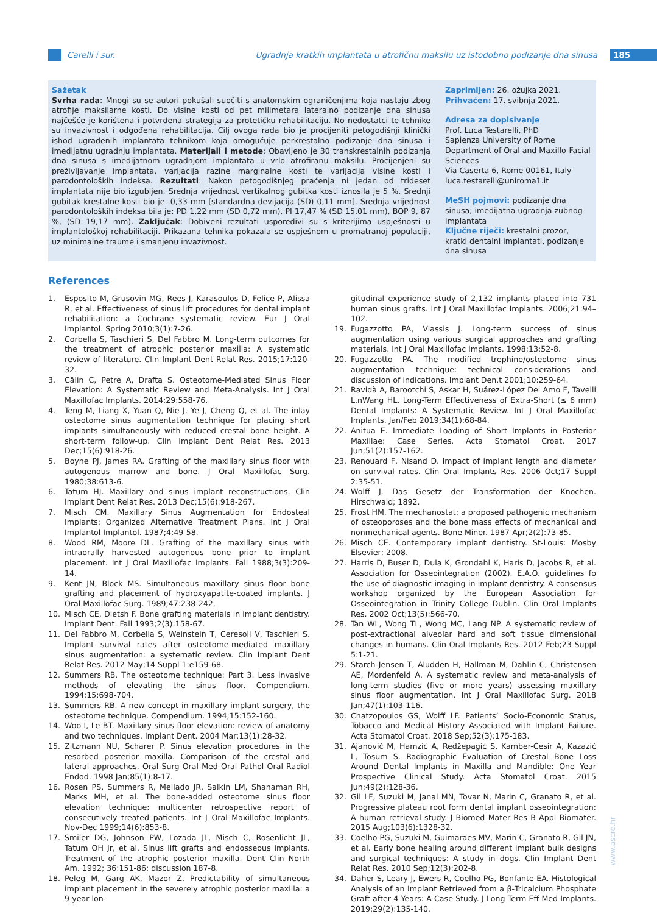Carelli i sur.
Ugradnja kratkih implantata u atrofičnu maksilu uz istodobno podizanje dna sinusa
185
Sažetak
Svrha rada: Mnogi su se autori pokušali suočiti s anatomskim ograničenjima koja nastaju zbog atrofije maksilarne kosti. Do visine kosti od pet milimetara lateralno podizanje dna sinusa najčešće je korištena i potvrđena strategija za protetičku rehabilitaciju. No nedostatci te tehnike su invazivnost i odgođena rehabilitacija. Cilj ovoga rada bio je procijeniti petogodišnji klinički ishod ugrađenih implantata tehnikom koja omogućuje perkrestalno podizanje dna sinusa i imedijatnu ugradnju implantata. Materijali i metode: Obavljeno je 30 transkrestalnih podizanja dna sinusa s imedijatnom ugradnjom implantata u vrlo atrofiranu maksilu. Procijenjeni su preživljavanje implantata, varijacija razine marginalne kosti te varijacija visine kosti i parodontoloških indeksa. Rezultati: Nakon petogodišnjeg praćenja ni jedan od trideset implantata nije bio izgubljen. Srednja vrijednost vertikalnog gubitka kosti iznosila je 5 %. Srednji gubitak krestalne kosti bio je -0,33 mm [standardna devijacija (SD) 0,11 mm]. Srednja vrijednost parodontoloških indeksa bila je: PD 1,22 mm (SD 0,72 mm), PI 17,47 % (SD 15,01 mm), BOP 9, 87 %, (SD 19,17 mm). Zaključak: Dobiveni rezultati usporedivi su s kriterijima uspješnosti u implantološkoj rehabilitaciji. Prikazana tehnika pokazala se uspješnom u promatranoj populaciji, uz minimalne traume i smanjenu invazivnost.
Zaprimljen: 26. ožujka 2021.
Prihvaćen: 17. svibnja 2021.
Adresa za dopisivanje
Prof. Luca Testarelli, PhD
Sapienza University of Rome
Department of Oral and Maxillo-Facial Sciences
Via Caserta 6, Rome 00161, Italy
luca.testarelli@uniroma1.it
MeSH pojmovi: podizanje dna sinusa; imedijatna ugradnja zubnog implantata
Ključne riječi: krestalni prozor, kratki dentalni implantati, podizanje dna sinusa
References
1. Esposito M, Grusovin MG, Rees J, Karasoulos D, Felice P, Alissa R, et al. Effectiveness of sinus lift procedures for dental implant rehabilitation: a Cochrane systematic review. Eur J Oral Implantol. Spring 2010;3(1):7-26.
2. Corbella S, Taschieri S, Del Fabbro M. Long-term outcomes for the treatment of atrophic posterior maxilla: A systematic review of literature. Clin Implant Dent Relat Res. 2015;17:120-32.
3. Călin C, Petre A, Drafta S. Osteotome-Mediated Sinus Floor Elevation: A Systematic Review and Meta-Analysis. Int J Oral Maxillofac Implants. 2014;29:558-76.
4. Teng M, Liang X, Yuan Q, Nie J, Ye J, Cheng Q, et al. The inlay osteotome sinus augmentation technique for placing short implants simultaneously with reduced crestal bone height. A short-term follow-up. Clin Implant Dent Relat Res. 2013 Dec;15(6):918-26.
5. Boyne PJ, James RA. Grafting of the maxillary sinus floor with autogenous marrow and bone. J Oral Maxillofac Surg. 1980;38:613-6.
6. Tatum HJ. Maxillary and sinus implant reconstructions. Clin Implant Dent Relat Res. 2013 Dec;15(6):918-267.
7. Misch CM. Maxillary Sinus Augmentation for Endosteal Implants: Organized Alternative Treatment Plans. Int J Oral Implantol Implantol. 1987;4:49-58.
8. Wood RM, Moore DL. Grafting of the maxillary sinus with intraorally harvested autogenous bone prior to implant placement. Int J Oral Maxillofac Implants. Fall 1988;3(3):209-14.
9. Kent JN, Block MS. Simultaneous maxillary sinus floor bone grafting and placement of hydroxyapatite-coated implants. J Oral Maxillofac Surg. 1989;47:238-242.
10. Misch CE, Dietsh F. Bone grafting materials in implant dentistry. Implant Dent. Fall 1993;2(3):158-67.
11. Del Fabbro M, Corbella S, Weinstein T, Ceresoli V, Taschieri S. Implant survival rates after osteotome-mediated maxillary sinus augmentation: a systematic review. Clin Implant Dent Relat Res. 2012 May;14 Suppl 1:e159-68.
12. Summers RB. The osteotome technique: Part 3. Less invasive methods of elevating the sinus floor. Compendium. 1994;15:698-704.
13. Summers RB. A new concept in maxillary implant surgery, the osteotome technique. Compendium. 1994;15:152-160.
14. Woo I, Le BT. Maxillary sinus floor elevation: review of anatomy and two techniques. Implant Dent. 2004 Mar;13(1):28-32.
15. Zitzmann NU, Scharer P. Sinus elevation procedures in the resorbed posterior maxilla. Comparison of the crestal and lateral approaches. Oral Surg Oral Med Oral Pathol Oral Radiol Endod. 1998 Jan;85(1):8-17.
16. Rosen PS, Summers R, Mellado JR, Salkin LM, Shanaman RH, Marks MH, et al. The bone-added osteotome sinus floor elevation technique: multicenter retrospective report of consecutively treated patients. Int J Oral Maxillofac Implants. Nov-Dec 1999;14(6):853-8.
17. Smiler DG, Johnson PW, Lozada JL, Misch C, Rosenlicht JL, Tatum OH Jr, et al. Sinus lift grafts and endosseous implants. Treatment of the atrophic posterior maxilla. Dent Clin North Am. 1992; 36:151-86; discussion 187-8.
18. Peleg M, Garg AK, Mazor Z. Predictability of simultaneous implant placement in the severely atrophic posterior maxilla: a 9-year lon-
gitudinal experience study of 2,132 implants placed into 731 human sinus grafts. Int J Oral Maxillofac Implants. 2006;21:94–102.
19. Fugazzotto PA, Vlassis J. Long-term success of sinus augmentation using various surgical approaches and grafting materials. Int J Oral Maxillofac Implants. 1998;13:52-8.
20. Fugazzotto PA. The modified trephine/osteotome sinus augmentation technique: technical considerations and discussion of indications. Implant Den.t 2001;10:259-64.
21. Ravidà A, Barootchi S, Askar H, Suárez-López Del Amo F, Tavelli L,nWang HL. Long-Term Effectiveness of Extra-Short (≤ 6 mm) Dental Implants: A Systematic Review. Int J Oral Maxillofac Implants. Jan/Feb 2019;34(1):68-84.
22. Anitua E. Immediate Loading of Short Implants in Posterior Maxillae: Case Series. Acta Stomatol Croat. 2017 Jun;51(2):157-162.
23. Renouard F, Nisand D. Impact of implant length and diameter on survival rates. Clin Oral Implants Res. 2006 Oct;17 Suppl 2:35-51.
24. Wolff J. Das Gesetz der Transformation der Knochen. Hirschwald; 1892.
25. Frost HM. The mechanostat: a proposed pathogenic mechanism of osteoporoses and the bone mass effects of mechanical and nonmechanical agents. Bone Miner. 1987 Apr;2(2):73-85.
26. Misch CE. Contemporary implant dentistry. St-Louis: Mosby Elsevier; 2008.
27. Harris D, Buser D, Dula K, Grondahl K, Haris D, Jacobs R, et al. Association for Osseointegration (2002). E.A.O. guidelines fo the use of diagnostic imaging in implant dentistry. A consensus workshop organized by the European Association for Osseointegration in Trinity College Dublin. Clin Oral Implants Res. 2002 Oct;13(5):566-70.
28. Tan WL, Wong TL, Wong MC, Lang NP. A systematic review of post-extractional alveolar hard and soft tissue dimensional changes in humans. Clin Oral Implants Res. 2012 Feb;23 Suppl 5:1-21.
29. Starch-Jensen T, Aludden H, Hallman M, Dahlin C, Christensen AE, Mordenfeld A. A systematic review and meta-analysis of long-term studies (five or more years) assessing maxillary sinus floor augmentation. Int J Oral Maxillofac Surg. 2018 Jan;47(1):103-116.
30. Chatzopoulos GS, Wolff LF. Patients’ Socio-Economic Status, Tobacco and Medical History Associated with Implant Failure. Acta Stomatol Croat. 2018 Sep;52(3):175-183.
31. Ajanović M, Hamzić A, Redžepagić S, Kamber-Ćesir A, Kazazić L, Tosum S. Radiographic Evaluation of Crestal Bone Loss Around Dental Implants in Maxilla and Mandible: One Year Prospective Clinical Study. Acta Stomatol Croat. 2015 Jun;49(2):128-36.
32. Gil LF, Suzuki M, Janal MN, Tovar N, Marin C, Granato R, et al. Progressive plateau root form dental implant osseointegration: A human retrieval study. J Biomed Mater Res B Appl Biomater. 2015 Aug;103(6):1328-32.
33. Coelho PG, Suzuki M, Guimaraes MV, Marin C, Granato R, Gil JN, et al. Early bone healing around different implant bulk designs and surgical techniques: A study in dogs. Clin Implant Dent Relat Res. 2010 Sep;12(3):202-8.
34. Daher S, Leary J, Ewers R, Coelho PG, Bonfante EA. Histological Analysis of an Implant Retrieved from a β-Tricalcium Phosphate Graft after 4 Years: A Case Study. J Long Term Eff Med Implants. 2019;29(2):135-140.
www.ascro.hr